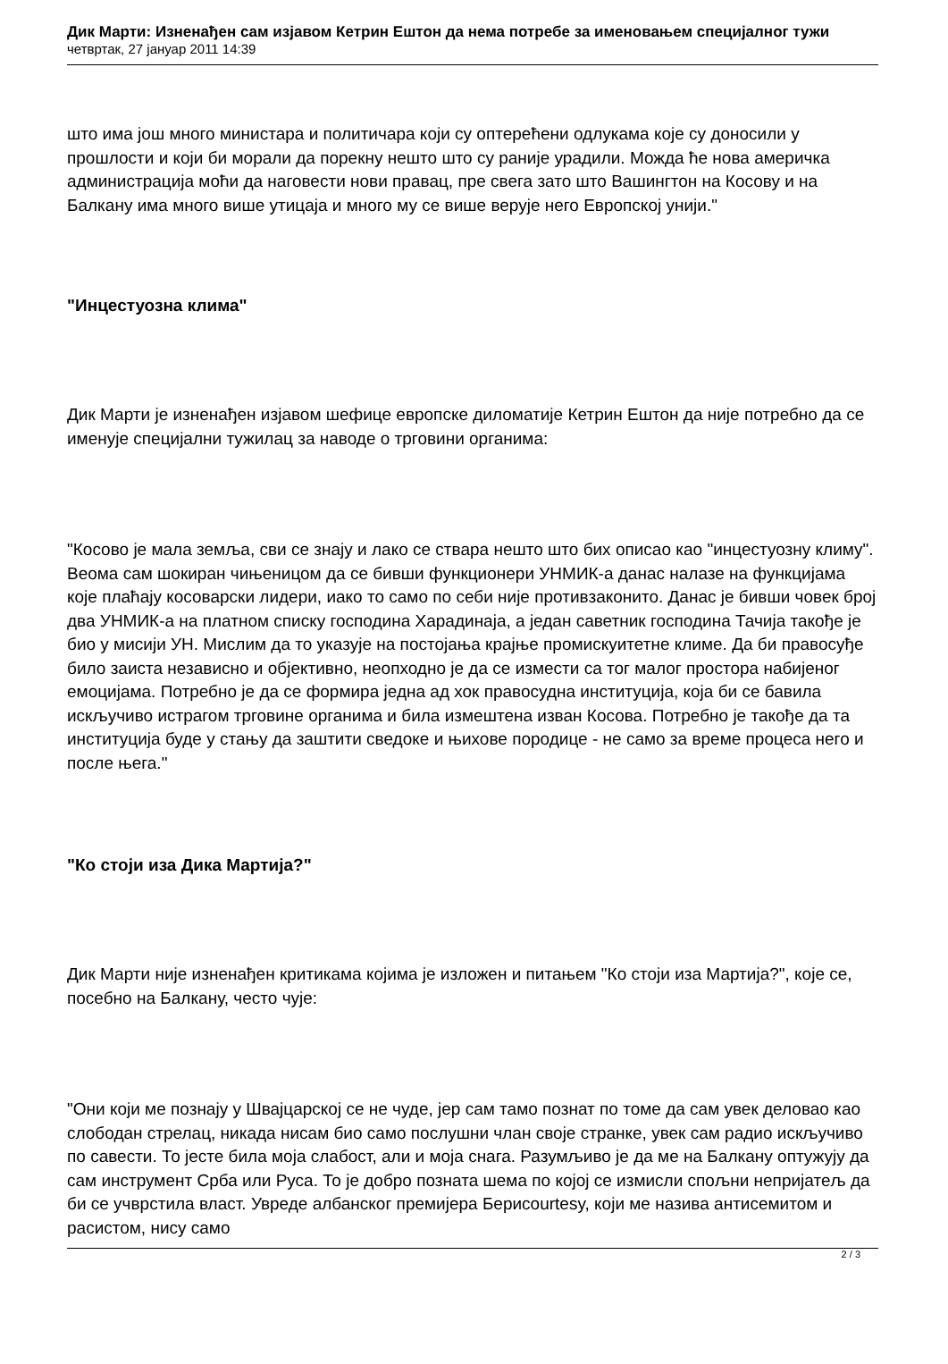Дик Марти: Изненађен сам изјавом Кетрин Ештон да нема потребе за именовањем специјалног тужи
четвртак, 27 јануар 2011 14:39
што има још много министара и политичара који су оптерећени одлукама које су доносили у прошлости и који би морали да порекну нешто што су раније урадили. Можда ће нова америчка администрација моћи да наговести нови правац, пре свега зато што Вашингтон на Косову и на Балкану има много више утицаја и много му се више верује него Европској унији."
"Инцестуозна клима"
Дик Марти је изненађен изјавом шефице европске диломатије Кетрин Ештон да није потребно да се именује специјални тужилац за наводе о трговини органима:
"Косово је мала земља, сви се знају и лако се ствара нешто што бих описао као "инцестуозну климу". Веома сам шокиран чињеницом да се бивши функционери УНМИК-а данас налазе на функцијама које плаћају косоварски лидери, иако то само по себи није противзаконито. Данас је бивши човек број два УНМИК-а на платном списку господина Харадинаја, а један саветник господина Тачија такође је био у мисији УН. Мислим да то указује на постојања крајње промискуитетне климе. Да би правосуђе било заиста независно и објективно, неопходно је да се измести са тог малог простора набијеног емоцијама. Потребно је да се формира једна ад хок правосудна институција, која би се бавила искључиво истрагом трговине органима и била измештена изван Косова. Потребно је такође да та институција буде у стању да заштити сведоке и њихове породице - не само за време процеса него и после њега."
"Ко стоји иза Дика Мартија?"
Дик Марти није изненађен критикама којима је изложен и питањем "Ко стоји иза Мартија?", које се, посебно на Балкану, често чује:
"Они који ме познају у Швајцарској се не чуде, јер сам тамо познат по томе да сам увек деловао као слободан стрелац, никада нисам био само послушни члан своје странке, увек сам радио искључиво по савести. То јесте била моја слабост, али и моја снага. Разумљиво је да ме на Балкану оптужују да сам инструмент Срба или Руса. То је добро позната шема по којој се измисли спољни непријатељ да би се учврстила власт. Увреде албанског премијера Бериcourtesy, који ме назива антисемитом и расистом, нису само
2 / 3